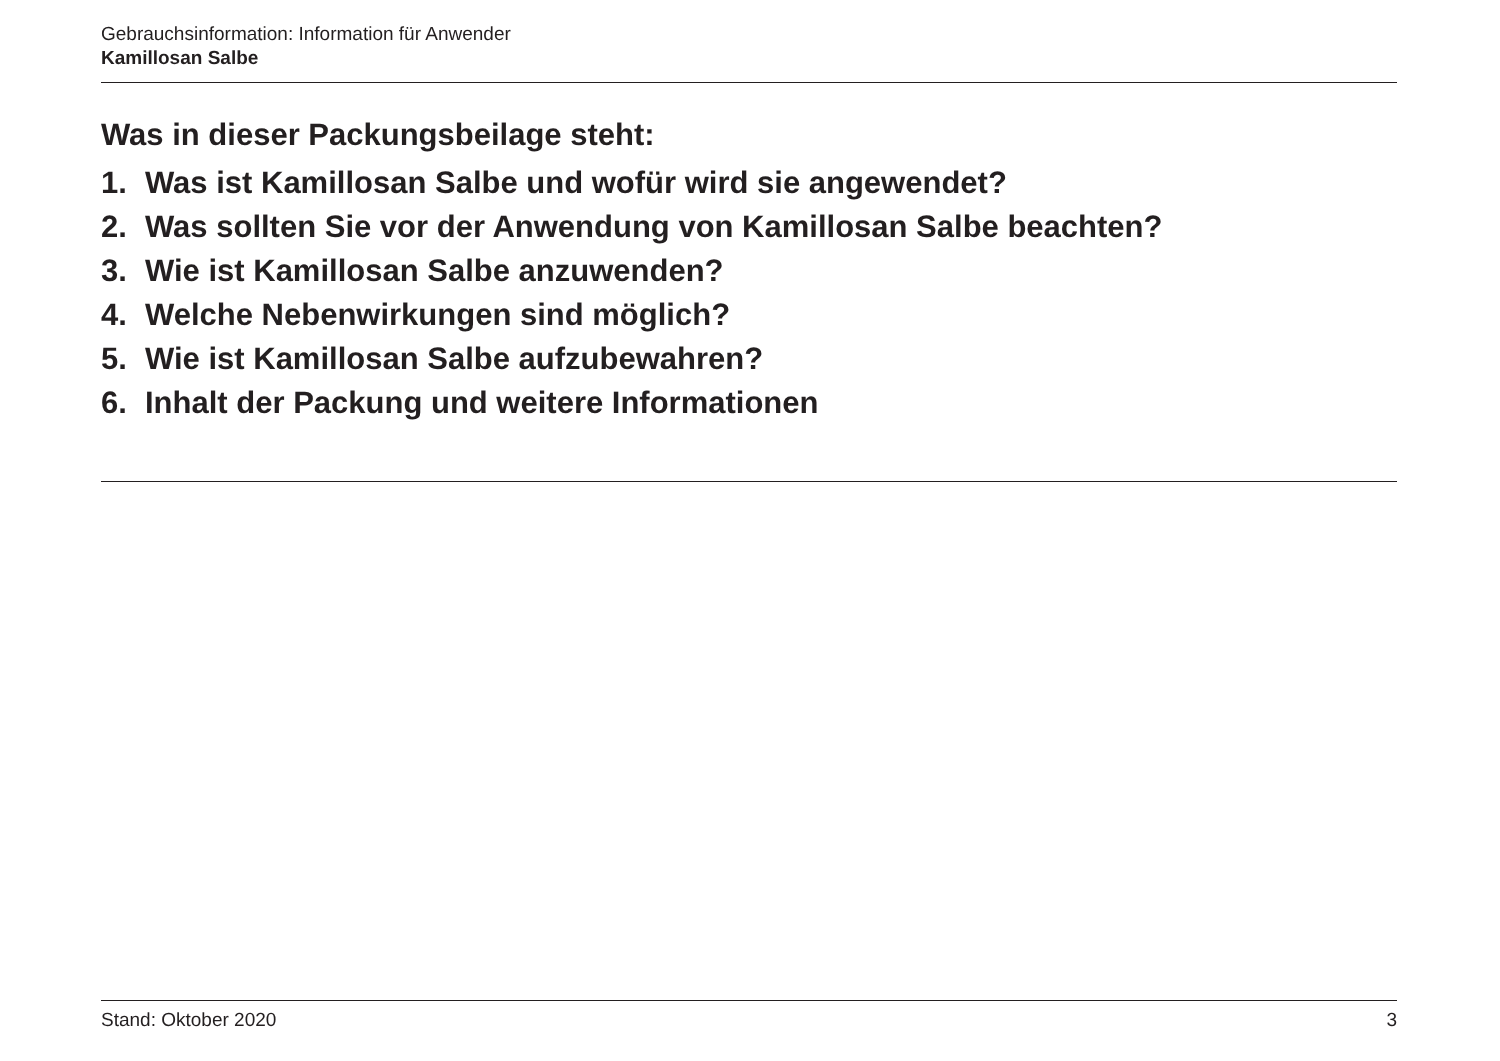Gebrauchsinformation: Information für Anwender
Kamillosan Salbe
Was in dieser Packungsbeilage steht:
1. Was ist Kamillosan Salbe und wofür wird sie angewendet?
2. Was sollten Sie vor der Anwendung von Kamillosan Salbe beachten?
3. Wie ist Kamillosan Salbe anzuwenden?
4. Welche Nebenwirkungen sind möglich?
5. Wie ist Kamillosan Salbe aufzubewahren?
6. Inhalt der Packung und weitere Informationen
Stand: Oktober 2020 3